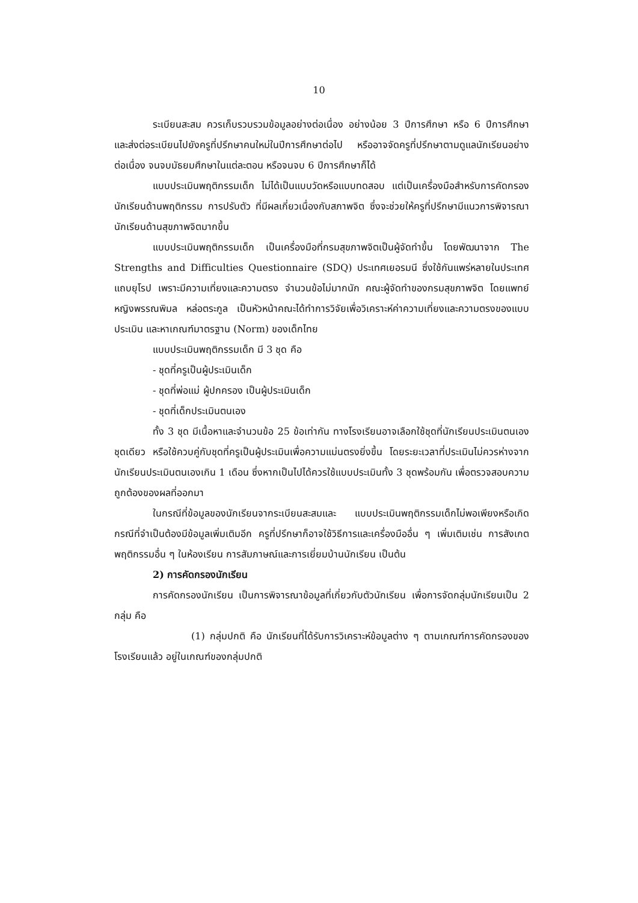10
ระเบียนสะสม ควรเก็บรวบรวมข้อมูลอย่างต่อเนื่อง อย่างน้อย 3 ปีการศึกษา หรือ 6 ปีการศึกษา และส่งต่อระเบียนไปยังครูที่ปรึกษาคนใหม่ในปีการศึกษาต่อไป หรืออาจจัดครูที่ปรึกษาตามดูแลนักเรียนอย่างต่อเนื่อง จนจบมัธยมศึกษาในแต่ละตอน หรือจนจบ 6 ปีการศึกษาก็ได้
แบบประเมินพฤติกรรมเด็ก ไม่ได้เป็นแบบวัดหรือแบบทดสอบ แต่เป็นเครื่องมือสำหรับการคัดกรองนักเรียนด้านพฤติกรรม การปรับตัว ที่มีผลเกี่ยวเนื่องกับสภาพจิต ซึ่งจะช่วยให้ครูที่ปรึกษามีแนวการพิจารณานักเรียนด้านสุขภาพจิตมากขึ้น
แบบประเมินพฤติกรรมเด็ก เป็นเครื่องมือที่กรมสุขภาพจิตเป็นผู้จัดทำขึ้น โดยพัฒนาจาก The Strengths and Difficulties Questionnaire (SDQ) ประเทศเยอรมนี ซึ่งใช้กันแพร่หลายในประเทศแถบยุโรป เพราะมีความเที่ยงและความตรง จำนวนข้อไม่มากนัก คณะผู้จัดทำของกรมสุขภาพจิต โดยแพทย์หญิงพรรณพิมล หล่อตระกูล เป็นหัวหน้าคณะได้ทำการวิจัยเพื่อวิเคราะห์ค่าความเที่ยงและความตรงของแบบประเมิน และหาเกณฑ์มาตรฐาน (Norm) ของเด็กไทย
แบบประเมินพฤติกรรมเด็ก มี 3 ชุด คือ
- ชุดที่ครูเป็นผู้ประเมินเด็ก
- ชุดที่พ่อแม่ ผู้ปกครอง เป็นผู้ประเมินเด็ก
- ชุดที่เด็กประเมินตนเอง
ทั้ง 3 ชุด มีเนื้อหาและจำนวนข้อ 25 ข้อเท่ากัน ทางโรงเรียนอาจเลือกใช้ชุดที่นักเรียนประเมินตนเองชุดเดียว หรือใช้ควบคู่กับชุดที่ครูเป็นผู้ประเมินเพื่อความแม่นตรงยิ่งขึ้น โดยระยะเวลาที่ประเมินไม่ควรห่างจากนักเรียนประเมินตนเองเกิน 1 เดือน ซึ่งหากเป็นไปได้ควรใช้แบบประเมินทั้ง 3 ชุดพร้อมกัน เพื่อตรวจสอบความถูกต้องของผลที่ออกมา
ในกรณีที่ข้อมูลของนักเรียนจากระเบียนสะสมและ แบบประเมินพฤติกรรมเด็กไม่พอเพียงหรือเกิดกรณีที่จำเป็นต้องมีข้อมูลเพิ่มเติมอีก ครูที่ปรึกษาก็อาจใช้วิธีการและเครื่องมืออื่น ๆ เพิ่มเติมเช่น การสังเกตพฤติกรรมอื่น ๆ ในห้องเรียน การสัมภาษณ์และการเยี่ยมบ้านนักเรียน เป็นต้น
2) การคัดกรองนักเรียน
การคัดกรองนักเรียน เป็นการพิจารณาข้อมูลที่เกี่ยวกับตัวนักเรียน เพื่อการจัดกลุ่มนักเรียนเป็น 2 กลุ่ม คือ
(1) กลุ่มปกติ คือ นักเรียนที่ได้รับการวิเคราะห์ข้อมูลต่าง ๆ ตามเกณฑ์การคัดกรองของโรงเรียนแล้ว อยู่ในเกณฑ์ของกลุ่มปกติ